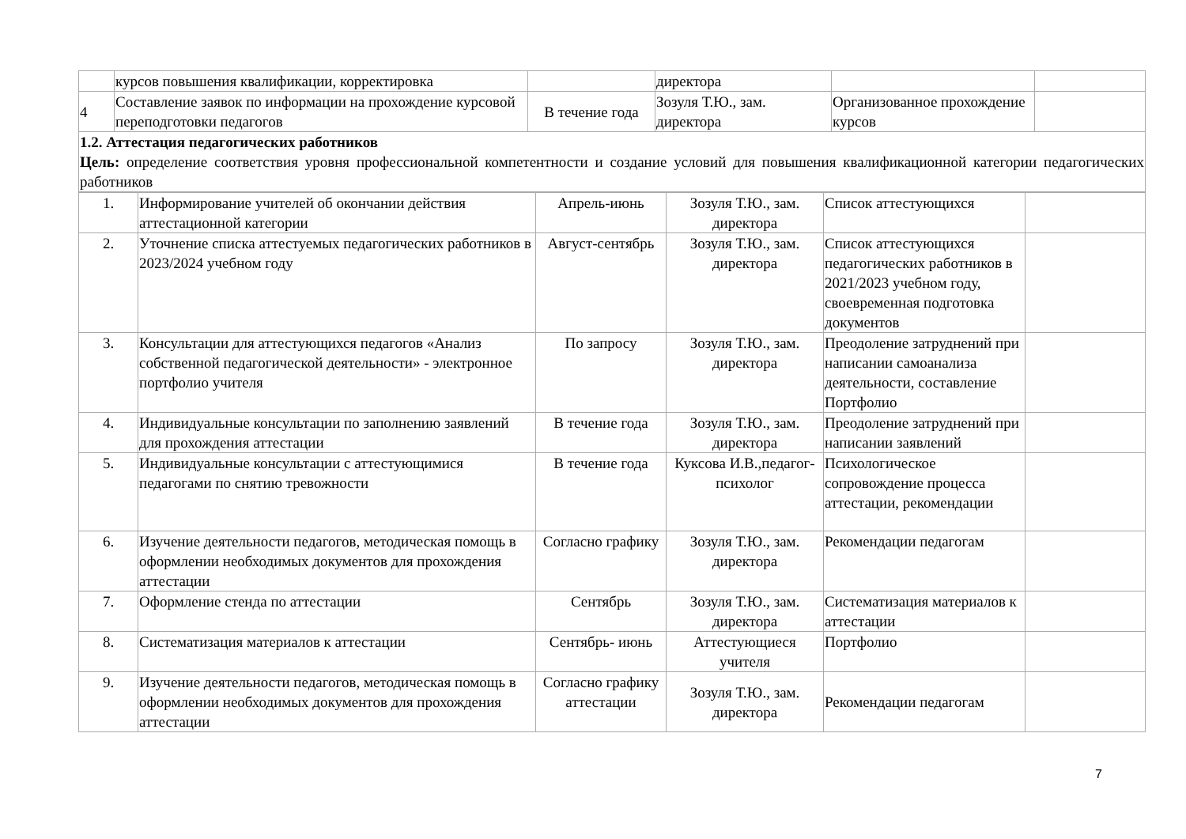| | курсов повышения квалификации, корректировка | | директора | | |
| 4 | Составление заявок по информации на прохождение курсовой переподготовки педагогов | В течение года | Зозуля Т.Ю., зам. директора | Организованное прохождение курсов | |
| 1.2. Аттестация педагогических работников Цель: определение соответствия уровня профессиональной компетентности и создание условий для повышения квалификационной категории педагогических работников | | | | | |
| 1. | Информирование учителей об окончании действия аттестационной категории | Апрель-июнь | Зозуля Т.Ю., зам. директора | Список аттестующихся | |
| 2. | Уточнение списка аттестуемых педагогических работников в 2023/2024 учебном году | Август-сентябрь | Зозуля Т.Ю., зам. директора | Список аттестующихся педагогических работников в 2021/2023 учебном году, своевременная подготовка документов | |
| 3. | Консультации для аттестующихся педагогов «Анализ собственной педагогической деятельности» - электронное портфолио учителя | По запросу | Зозуля Т.Ю., зам. директора | Преодоление затруднений при написании самоанализа деятельности, составление Портфолио | |
| 4. | Индивидуальные консультации по заполнению заявлений для прохождения аттестации | В течение года | Зозуля Т.Ю., зам. директора | Преодоление затруднений при написании заявлений | |
| 5. | Индивидуальные консультации с аттестующимися педагогами по снятию тревожности | В течение года | Куксова И.В.,педагог-психолог | Психологическое сопровождение процесса аттестации, рекомендации | |
| 6. | Изучение деятельности педагогов, методическая помощь в оформлении необходимых документов для прохождения аттестации | Согласно графику | Зозуля Т.Ю., зам. директора | Рекомендации педагогам | |
| 7. | Оформление стенда по аттестации | Сентябрь | Зозуля Т.Ю., зам. директора | Систематизация материалов к аттестации | |
| 8. | Систематизация материалов к аттестации | Сентябрь- июнь | Аттестующиеся учителя | Портфолио | |
| 9. | Изучение деятельности педагогов, методическая помощь в оформлении необходимых документов для прохождения аттестации | Согласно графику аттестации | Зозуля Т.Ю., зам. директора | Рекомендации педагогам | |
7